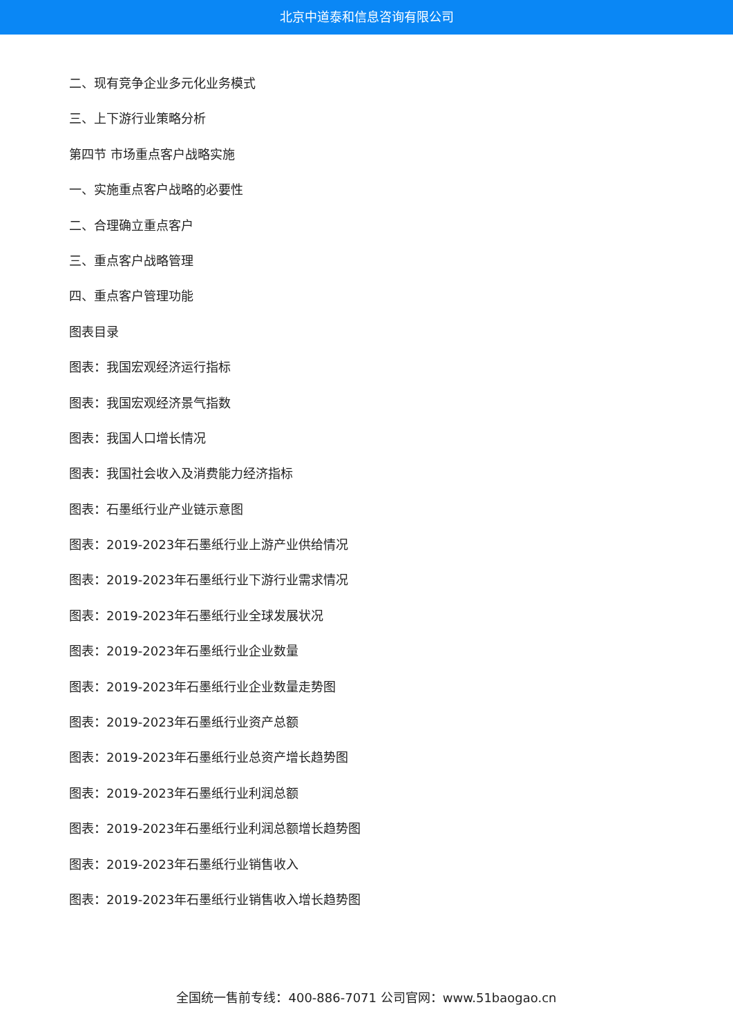北京中道泰和信息咨询有限公司
二、现有竞争企业多元化业务模式
三、上下游行业策略分析
第四节 市场重点客户战略实施
一、实施重点客户战略的必要性
二、合理确立重点客户
三、重点客户战略管理
四、重点客户管理功能
图表目录
图表：我国宏观经济运行指标
图表：我国宏观经济景气指数
图表：我国人口增长情况
图表：我国社会收入及消费能力经济指标
图表：石墨纸行业产业链示意图
图表：2019-2023年石墨纸行业上游产业供给情况
图表：2019-2023年石墨纸行业下游行业需求情况
图表：2019-2023年石墨纸行业全球发展状况
图表：2019-2023年石墨纸行业企业数量
图表：2019-2023年石墨纸行业企业数量走势图
图表：2019-2023年石墨纸行业资产总额
图表：2019-2023年石墨纸行业总资产增长趋势图
图表：2019-2023年石墨纸行业利润总额
图表：2019-2023年石墨纸行业利润总额增长趋势图
图表：2019-2023年石墨纸行业销售收入
图表：2019-2023年石墨纸行业销售收入增长趋势图
全国统一售前专线：400-886-7071 公司官网：www.51baogao.cn